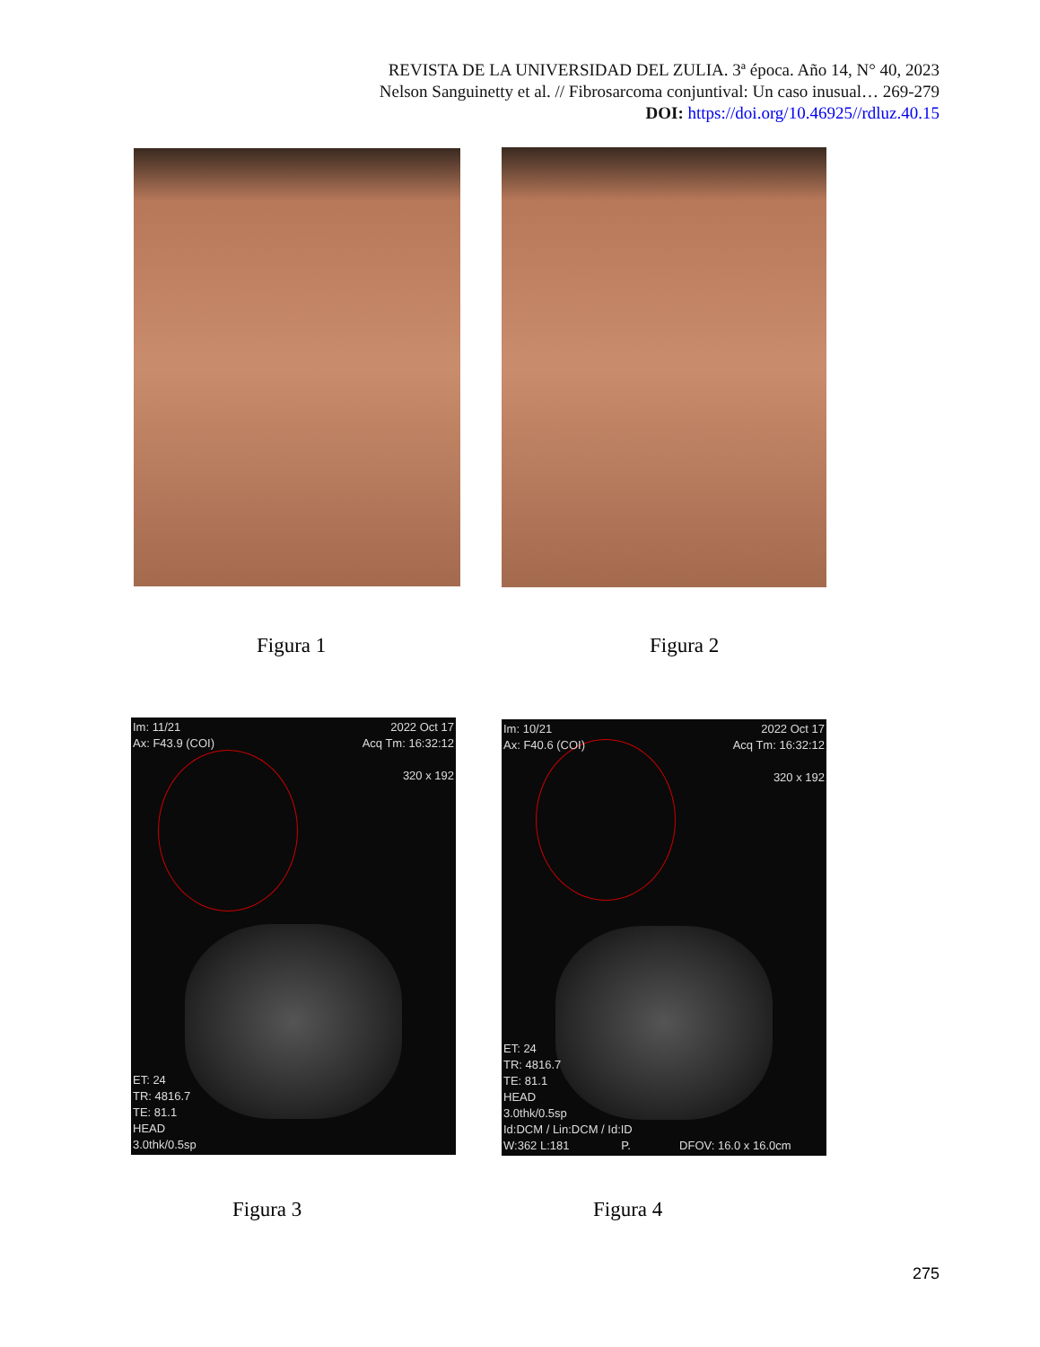REVISTA DE LA UNIVERSIDAD DEL ZULIA. 3ª época. Año 14, N° 40, 2023
Nelson Sanguinetty et al. // Fibrosarcoma conjuntival: Un caso inusual… 269-279
DOI: https://doi.org/10.46925//rdluz.40.15
Figura 1 Figura 2
Im: 11/21
Ax: F43.9 (COI)
2022 Oct 17
Acq Tm: 16:32:12
320 x 192
ET: 24
TR: 4816.7
TE: 81.1
HEAD
3.0thk/0.5sp
Im: 10/21
Ax: F40.6 (COI)
2022 Oct 17
Acq Tm: 16:32:12
320 x 192
ET: 24
TR: 4816.7
TE: 81.1
HEAD
3.0thk/0.5sp
Id:DCM / Lin:DCM / Id:ID
W:362 L:181 P. DFOV: 16.0 x 16.0cm
Figura 3 Figura 4
275